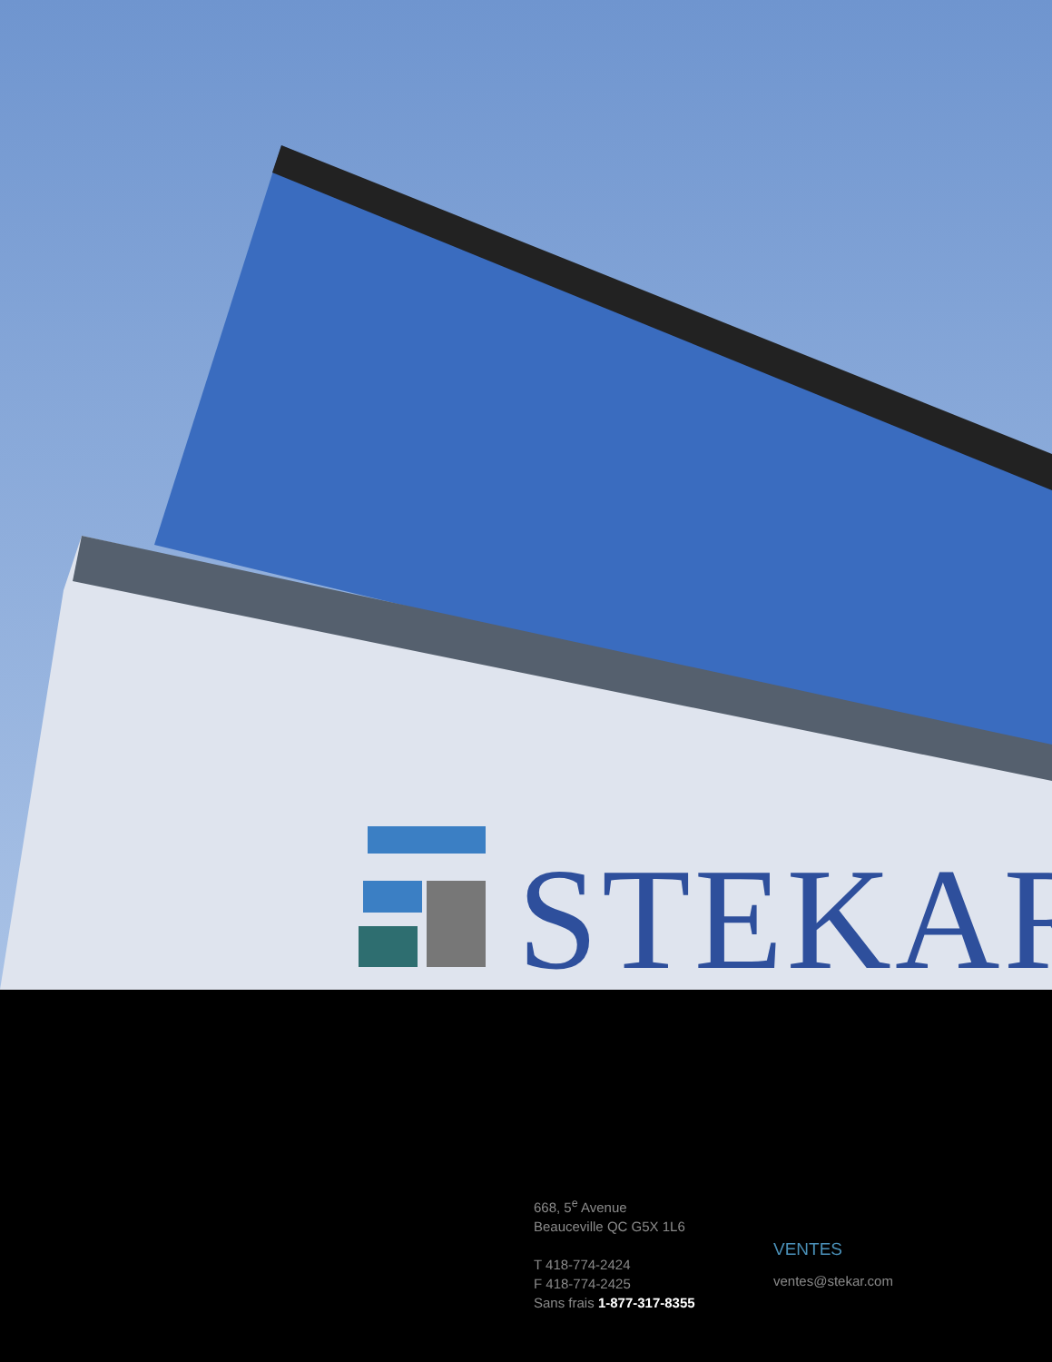STEKAR
668, 5<sup>e</sup> Avenue
Beauceville QC G5X 1L6
T 418-774-2424
F 418-774-2425
Sans frais 1-877-317-8355
VENTES
ventes@stekar.com